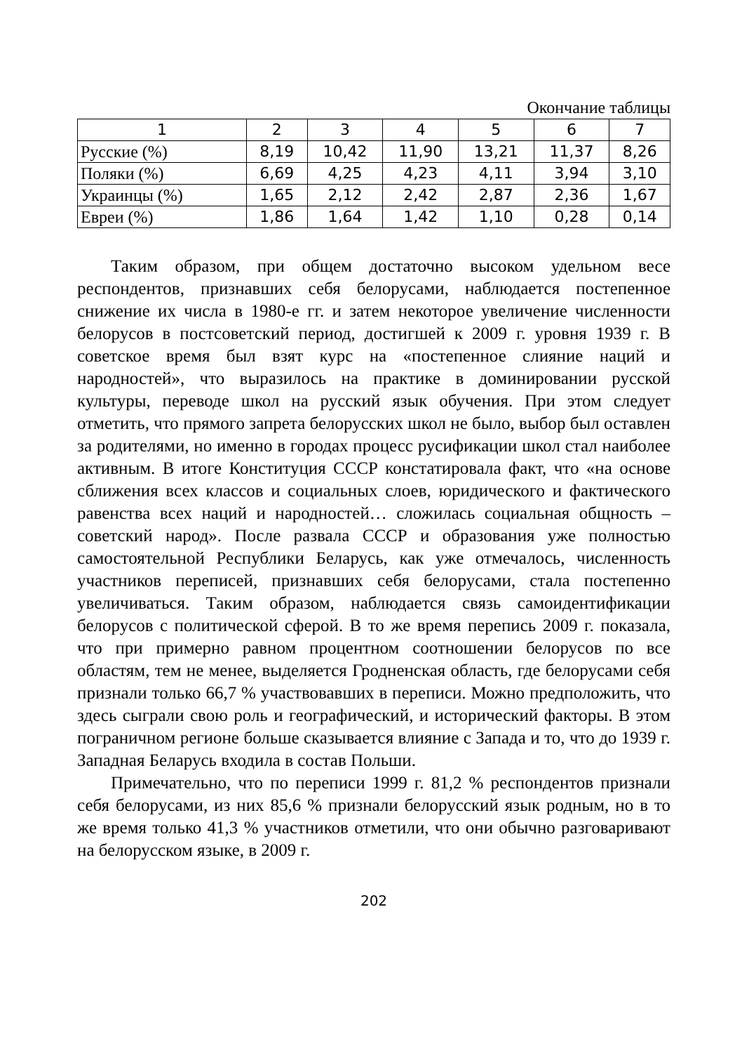Окончание таблицы
| 1 | 2 | 3 | 4 | 5 | 6 | 7 |
| --- | --- | --- | --- | --- | --- | --- |
| Русские (%) | 8,19 | 10,42 | 11,90 | 13,21 | 11,37 | 8,26 |
| Поляки (%) | 6,69 | 4,25 | 4,23 | 4,11 | 3,94 | 3,10 |
| Украинцы (%) | 1,65 | 2,12 | 2,42 | 2,87 | 2,36 | 1,67 |
| Евреи (%) | 1,86 | 1,64 | 1,42 | 1,10 | 0,28 | 0,14 |
Таким образом, при общем достаточно высоком удельном весе респондентов, признавших себя белорусами, наблюдается постепенное снижение их числа в 1980-е гг. и затем некоторое увеличение численности белорусов в постсоветский период, достигшей к 2009 г. уровня 1939 г. В советское время был взят курс на «постепенное слияние наций и народностей», что выразилось на практике в доминировании русской культуры, переводе школ на русский язык обучения. При этом следует отметить, что прямого запрета белорусских школ не было, выбор был оставлен за родителями, но именно в городах процесс русификации школ стал наиболее активным. В итоге Конституция СССР констатировала факт, что «на основе сближения всех классов и социальных слоев, юридического и фактического равенства всех наций и народностей… сложилась социальная общность – советский народ». После развала СССР и образования уже полностью самостоятельной Республики Беларусь, как уже отмечалось, численность участников переписей, признавших себя белорусами, стала постепенно увеличиваться. Таким образом, наблюдается связь самоидентификации белорусов с политической сферой. В то же время перепись 2009 г. показала, что при примерно равном процентном соотношении белорусов по все областям, тем не менее, выделяется Гродненская область, где белорусами себя признали только 66,7 % участвовавших в переписи. Можно предположить, что здесь сыграли свою роль и географический, и исторический факторы. В этом пограничном регионе больше сказывается влияние с Запада и то, что до 1939 г. Западная Беларусь входила в состав Польши.
Примечательно, что по переписи 1999 г. 81,2 % респондентов признали себя белорусами, из них 85,6 % признали белорусский язык родным, но в то же время только 41,3 % участников отметили, что они обычно разговаривают на белорусском языке, в 2009 г.
202